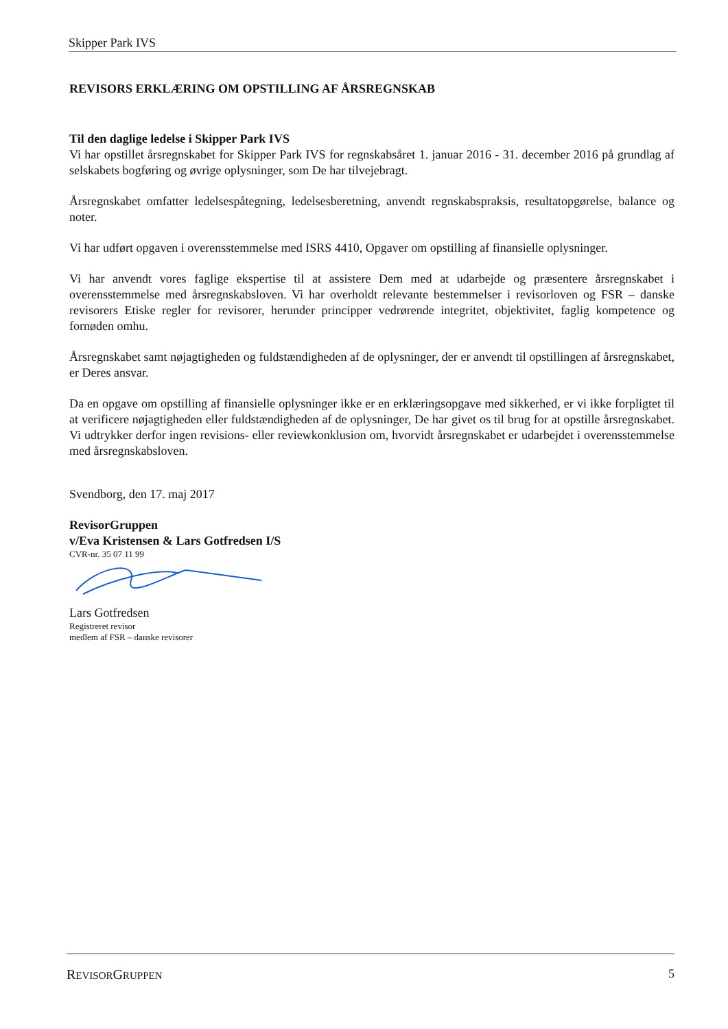Skipper Park IVS
REVISORS ERKLÆRING OM OPSTILLING AF ÅRSREGNSKAB
Til den daglige ledelse i Skipper Park IVS
Vi har opstillet årsregnskabet for Skipper Park IVS for regnskabsåret 1. januar 2016 - 31. december 2016 på grundlag af selskabets bogføring og øvrige oplysninger, som De har tilvejebragt.
Årsregnskabet omfatter ledelsespåtegning, ledelsesberetning, anvendt regnskabspraksis, resultatopgørelse, balance og noter.
Vi har udført opgaven i overensstemmelse med ISRS 4410, Opgaver om opstilling af finansielle oplysninger.
Vi har anvendt vores faglige ekspertise til at assistere Dem med at udarbejde og præsentere årsregnskabet i overensstemmelse med årsregnskabsloven. Vi har overholdt relevante bestemmelser i revisorloven og FSR – danske revisorers Etiske regler for revisorer, herunder principper vedrørende integritet, objektivitet, faglig kompetence og fornøden omhu.
Årsregnskabet samt nøjagtigheden og fuldstændigheden af de oplysninger, der er anvendt til opstillingen af årsregnskabet, er Deres ansvar.
Da en opgave om opstilling af finansielle oplysninger ikke er en erklæringsopgave med sikkerhed, er vi ikke forpligtet til at verificere nøjagtigheden eller fuldstændigheden af de oplysninger, De har givet os til brug for at opstille årsregnskabet. Vi udtrykker derfor ingen revisions- eller reviewkonklusion om, hvorvidt årsregnskabet er udarbejdet i overensstemmelse med årsregnskabsloven.
Svendborg, den 17. maj 2017
RevisorGruppen
v/Eva Kristensen & Lars Gotfredsen I/S
CVR-nr. 35 07 11 99
Lars Gotfredsen
Registreret revisor
medlem af FSR – danske revisorer
REVISORGRUPPEN 5